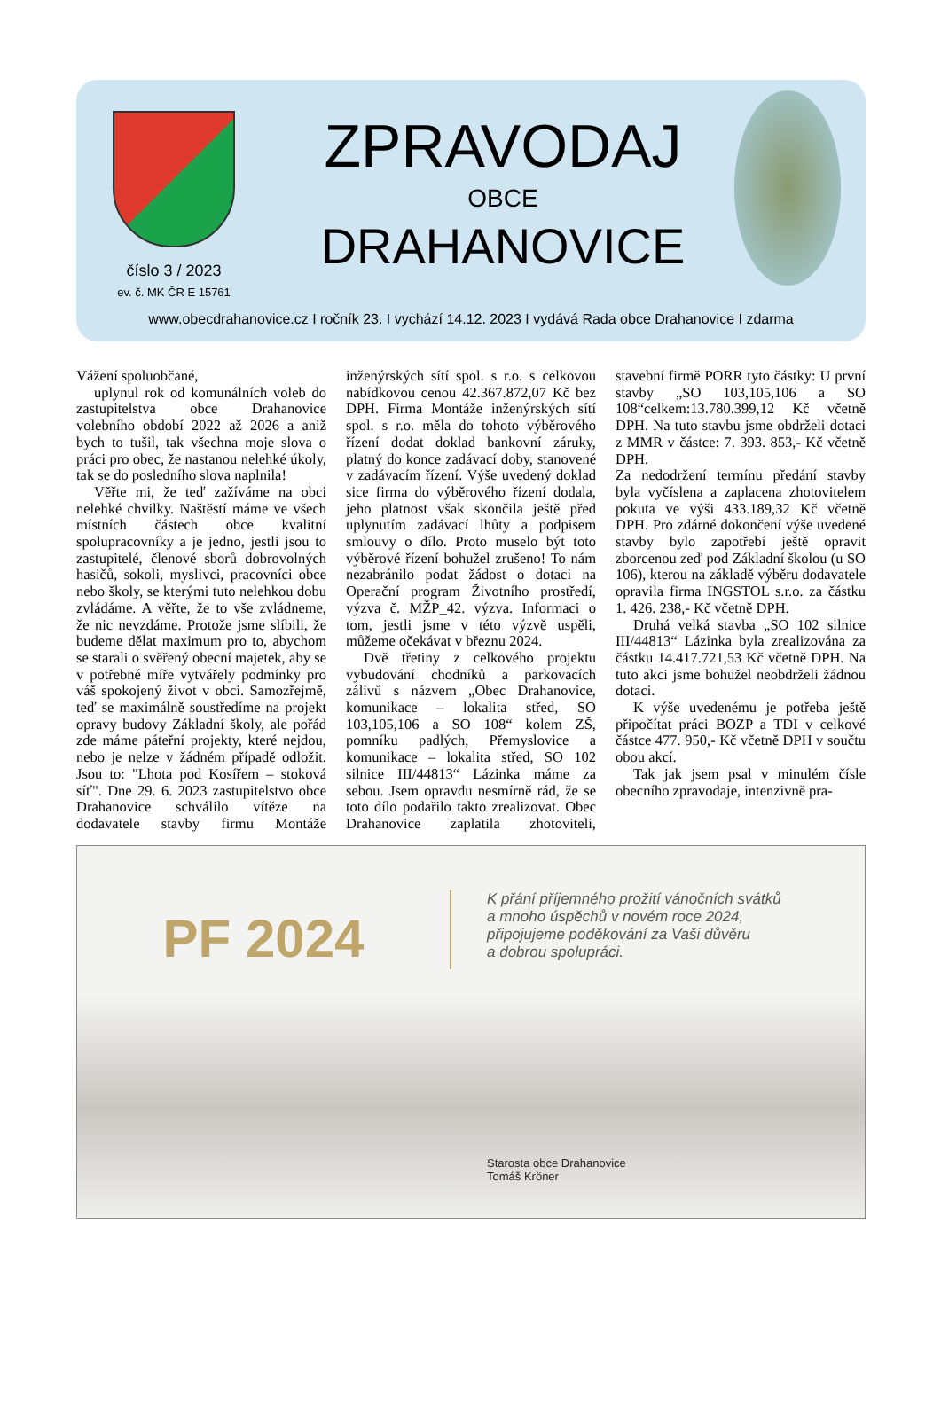číslo 3 / 2023
ev. č. MK ČR E 15761
ZPRAVODAJ
OBCE
DRAHANOVICE
www.obecdrahanovice.cz I ročník 23. I vychází 14.12. 2023 I vydává Rada obce Drahanovice I zdarma
Vážení spoluobčané,
uplynul rok od komunálních voleb do zastupitelstva obce Drahanovice volebního období 2022 až 2026 a aniž bych to tušil, tak všechna moje slova o práci pro obec, že nastanou nelehké úkoly, tak se do posledního slova naplnila!
Věřte mi, že teď zažíváme na obci nelehké chvilky. Naštěstí máme ve všech místních částech obce kvalitní spolupracovníky a je jedno, jestli jsou to zastupitelé, členové sborů dobrovolných hasičů, sokoli, myslivci, pracovníci obce nebo školy, se kterými tuto nelehkou dobu zvládáme. A věřte, že to vše zvládneme, že nic nevzdáme. Protože jsme slíbili, že budeme dělat maximum pro to, abychom se starali o svěřený obecní majetek, aby se v potřebné míře vytvářely podmínky pro váš spokojený život v obci. Samozřejmě, teď se maximálně soustředíme na projekt opravy budovy Základní školy, ale pořád zde máme páteřní projekty, které nejdou, nebo je nelze v žádném případě odložit. Jsou to: "Lhota pod Kosířem – stoková síť". Dne 29. 6. 2023 zastupitelstvo obce Drahanovice schválilo vítěze na dodavatele stavby firmu Montáže inženýrských sítí spol. s r.o. s celkovou nabídkovou cenou 42.367.872,07 Kč bez DPH. Firma Montáže inženýrských sítí spol. s r.o. měla do tohoto výběrového řízení dodat doklad bankovní záruky, platný do konce zadávací doby, stanovené v zadávacím řízení. Výše uvedený doklad sice firma do výběrového řízení dodala, jeho platnost však skončila ještě před uplynutím zadávací lhůty a podpisem smlouvy o dílo. Proto muselo být toto výběrové řízení bohužel zrušeno! To nám nezabránilo podat žádost o dotaci na Operační program Životního prostředí, výzva č. MŽP_42. výzva. Informaci o tom, jestli jsme v této výzvě uspěli, můžeme očekávat v březnu 2024.
Dvě třetiny z celkového projektu vybudování chodníků a parkovacích zálivů s názvem „Obec Drahanovice, komunikace – lokalita střed, SO 103,105,106 a SO 108“ kolem ZŠ, pomníku padlých, Přemyslovice a komunikace – lokalita střed, SO 102 silnice III/44813“ Lázinka máme za sebou. Jsem opravdu nesmírně rád, že se toto dílo podařilo takto zrealizovat. Obec Drahanovice zaplatila zhotoviteli, stavební firmě PORR tyto částky: U první stavby „SO 103,105,106 a SO 108“celkem:13.780.399,12 Kč včetně DPH. Na tuto stavbu jsme obdrželi dotaci z MMR v částce: 7. 393. 853,- Kč včetně DPH.
Za nedodržení termínu předání stavby byla vyčíslena a zaplacena zhotovitelem pokuta ve výši 433.189,32 Kč včetně DPH. Pro zdárné dokončení výše uvedené stavby bylo zapotřebí ještě opravit zborcenou zeď pod Základní školou (u SO 106), kterou na základě výběru dodavatele opravila firma INGSTOL s.r.o. za částku 1. 426. 238,- Kč včetně DPH.
Druhá velká stavba „SO 102 silnice III/44813“ Lázinka byla zrealizována za částku 14.417.721,53 Kč včetně DPH. Na tuto akci jsme bohužel neobdrželi žádnou dotaci.
K výše uvedenému je potřeba ještě připočítat práci BOZP a TDI v celkové částce 477. 950,- Kč včetně DPH v součtu obou akcí.
Tak jak jsem psal v minulém čísle obecního zpravodaje, intenzivně pra-
PF 2024
K přání příjemného prožití vánočních svátků
a mnoho úspěchů v novém roce 2024,
připojujeme poděkování za Vaši důvěru
a dobrou spolupráci.
Starosta obce Drahanovice
Tomáš Kröner